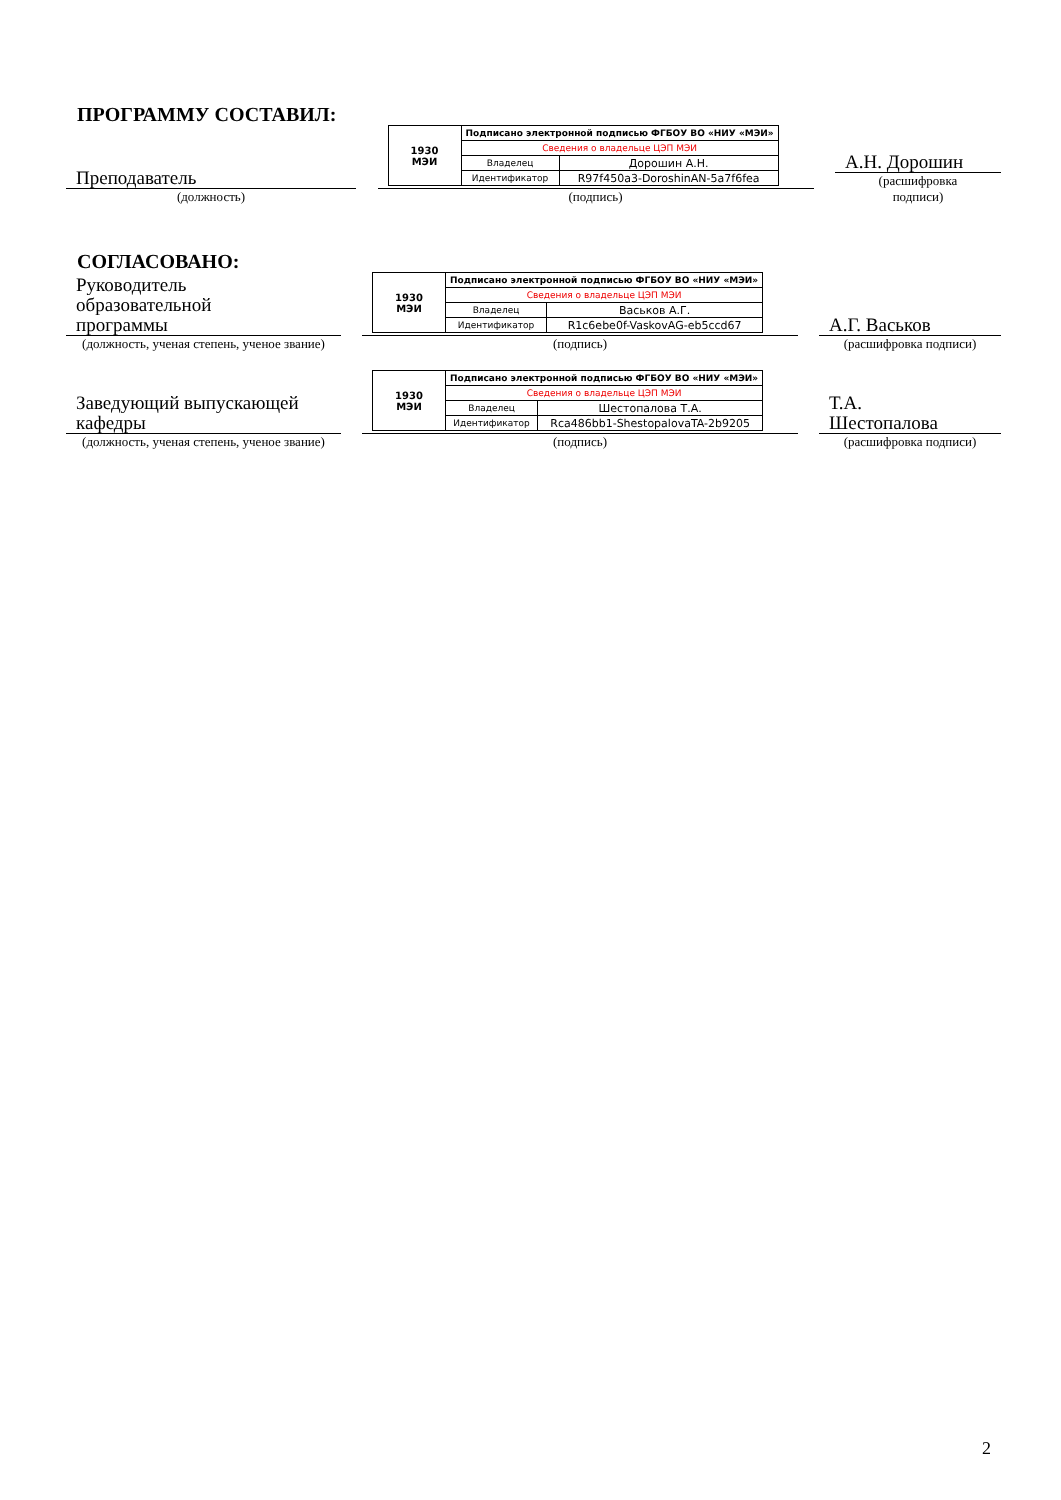ПРОГРАММУ СОСТАВИЛ:
Преподаватель
(должность)
| 1930 МЭИ | Подписано электронной подписью ФГБОУ ВО «НИУ «МЭИ» | |
| | Сведения о владельце ЦЭП МЭИ | |
| | Владелец | Дорошин А.Н. |
| | Идентификатор | R97f450a3-DoroshinAN-5a7f6fea |
(подпись)
А.Н. Дорошин
(расшифровка
подписи)
СОГЛАСОВАНО:
Руководитель
образовательной
программы
(должность, ученая степень, ученое звание)
| 1930 МЭИ | Подписано электронной подписью ФГБОУ ВО «НИУ «МЭИ» | |
| | Сведения о владельце ЦЭП МЭИ | |
| | Владелец | Васьков А.Г. |
| | Идентификатор | R1c6ebe0f-VaskovAG-eb5ccd67 |
(подпись)
А.Г. Васьков
(расшифровка подписи)
Заведующий выпускающей
кафедры
(должность, ученая степень, ученое звание)
| 1930 МЭИ | Подписано электронной подписью ФГБОУ ВО «НИУ «МЭИ» | |
| | Сведения о владельце ЦЭП МЭИ | |
| | Владелец | Шестопалова Т.А. |
| | Идентификатор | Rca486bb1-ShestopalovaTA-2b9205 |
(подпись)
Т.А.
Шестопалова
(расшифровка подписи)
2